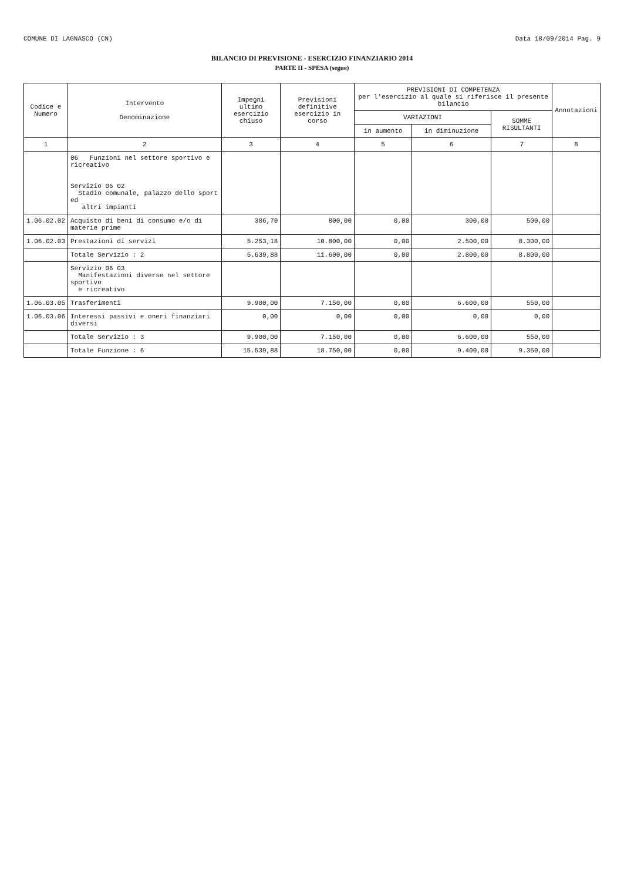COMUNE DI LAGNASCO (CN) Data 18/09/2014 Pag. 9
BILANCIO DI PREVISIONE - ESERCIZIO FINANZIARIO 2014
PARTE II - SPESA (segue)
| Codice e Numero | Intervento Denominazione | Impegni ultimo esercizio chiuso | Previsioni definitive esercizio in corso | PREVISIONI DI COMPETENZA per l'esercizio al quale si riferisce il presente bilancio | | | Annotazioni |
| --- | --- | --- | --- | --- | --- | --- | --- |
| | | | | VARIAZIONI | | SOMME RISULTANTI | |
| | | | | in aumento | in diminuzione | | |
| 1 | 2 | 3 | 4 | 5 | 6 | 7 | 8 |
| | 06 Funzioni nel settore sportivo e ricreativo Servizio 06 02 Stadio comunale, palazzo dello sport ed altri impianti | | | | | | |
| 1.06.02.02 | Acquisto di beni di consumo e/o di materie prime | 386,70 | 800,00 | 0,00 | 300,00 | 500,00 | |
| 1.06.02.03 | Prestazioni di servizi | 5.253,18 | 10.800,00 | 0,00 | 2.500,00 | 8.300,00 | |
| | Totale Servizio : 2 | 5.639,88 | 11.600,00 | 0,00 | 2.800,00 | 8.800,00 | |
| | Servizio 06 03 Manifestazioni diverse nel settore sportivo e ricreativo | | | | | | |
| 1.06.03.05 | Trasferimenti | 9.900,00 | 7.150,00 | 0,00 | 6.600,00 | 550,00 | |
| 1.06.03.06 | Interessi passivi e oneri finanziari diversi | 0,00 | 0,00 | 0,00 | 0,00 | 0,00 | |
| | Totale Servizio : 3 | 9.900,00 | 7.150,00 | 0,00 | 6.600,00 | 550,00 | |
| | Totale Funzione : 6 | 15.539,88 | 18.750,00 | 0,00 | 9.400,00 | 9.350,00 | |